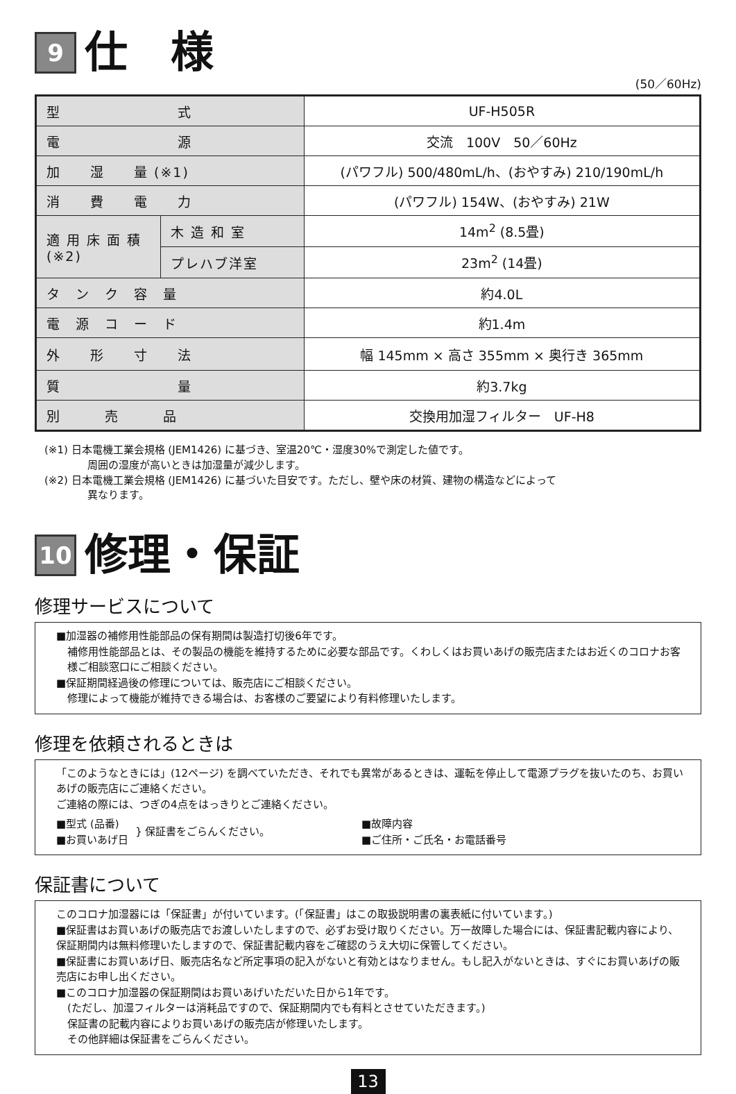9 仕　様
(50／60Hz)
| 型 式 | | UF-H505R |
| 電 源 | | 交流 100V 50／60Hz |
| 加 湿 量 (※1) | | (パワフル) 500/480mL/h、(おやすみ) 210/190mL/h |
| 消 費 電 力 | | (パワフル) 154W、(おやすみ) 21W |
| 適 用 床 面 積 (※2) | 木 造 和 室 | 14m<sup>2</sup> (8.5畳) |
| | プレハブ洋室 | 23m<sup>2</sup> (14畳) |
| タ ン ク 容 量 | | 約4.0L |
| 電 源 コ ー ド | | 約1.4m |
| 外 形 寸 法 | | 幅 145mm × 高さ 355mm × 奥行き 365mm |
| 質 量 | | 約3.7kg |
| 別 売 品 | | 交換用加湿フィルター UF-H8 |
(※1) 日本電機工業会規格 (JEM1426) に基づき、室温20℃・湿度30%で測定した値です。
周囲の湿度が高いときは加湿量が減少します。
(※2) 日本電機工業会規格 (JEM1426) に基づいた目安です。ただし、壁や床の材質、建物の構造などによって
異なります。
10 修理・保証
修理サービスについて
■加湿器の補修用性能部品の保有期間は製造打切後6年です。
補修用性能部品とは、その製品の機能を維持するために必要な部品です。くわしくはお買いあげの販売店またはお近くのコロナお客様ご相談窓口にご相談ください。
■保証期間経過後の修理については、販売店にご相談ください。
修理によって機能が維持できる場合は、お客様のご要望により有料修理いたします。
修理を依頼されるときは
「このようなときには」(12ページ) を調べていただき、それでも異常があるときは、運転を停止して電源プラグを抜いたのち、お買いあげの販売店にご連絡ください。
ご連絡の際には、つぎの4点をはっきりとご連絡ください。
■型式 (品番)
■お買いあげ日
} 保証書をごらんください。
■故障内容
■ご住所・ご氏名・お電話番号
保証書について
このコロナ加湿器には「保証書」が付いています。(「保証書」はこの取扱説明書の裏表紙に付いています。)
■保証書はお買いあげの販売店でお渡しいたしますので、必ずお受け取りください。万一故障した場合には、保証書記載内容により、保証期間内は無料修理いたしますので、保証書記載内容をご確認のうえ大切に保管してください。
■保証書にお買いあげ日、販売店名など所定事項の記入がないと有効とはなりません。もし記入がないときは、すぐにお買いあげの販売店にお申し出ください。
■このコロナ加湿器の保証期間はお買いあげいただいた日から1年です。
(ただし、加湿フィルターは消耗品ですので、保証期間内でも有料とさせていただきます。)
保証書の記載内容によりお買いあげの販売店が修理いたします。
その他詳細は保証書をごらんください。
13